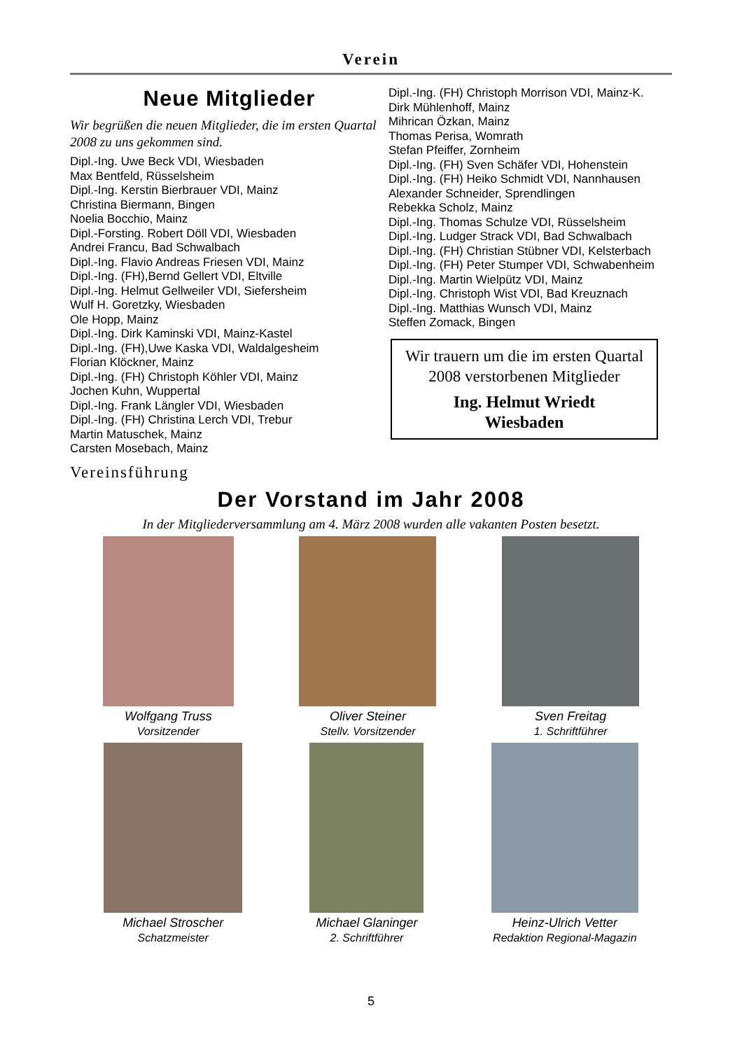Verein
Neue Mitglieder
Wir begrüßen die neuen Mitglieder, die im ersten Quartal 2008 zu uns gekommen sind.
Dipl.-Ing. Uwe Beck VDI, Wiesbaden
Max Bentfeld, Rüsselsheim
Dipl.-Ing. Kerstin Bierbrauer VDI, Mainz
Christina Biermann, Bingen
Noelia Bocchio, Mainz
Dipl.-Forsting. Robert Döll VDI, Wiesbaden
Andrei Francu, Bad Schwalbach
Dipl.-Ing. Flavio Andreas Friesen VDI, Mainz
Dipl.-Ing. (FH),Bernd Gellert VDI, Eltville
Dipl.-Ing. Helmut Gellweiler VDI, Siefersheim
Wulf H. Goretzky, Wiesbaden
Ole Hopp, Mainz
Dipl.-Ing. Dirk Kaminski VDI, Mainz-Kastel
Dipl.-Ing. (FH),Uwe Kaska VDI, Waldalgesheim
Florian Klöckner, Mainz
Dipl.-Ing. (FH) Christoph Köhler VDI, Mainz
Jochen Kuhn, Wuppertal
Dipl.-Ing. Frank Längler VDI, Wiesbaden
Dipl.-Ing. (FH) Christina Lerch VDI, Trebur
Martin Matuschek, Mainz
Carsten Mosebach, Mainz
Dipl.-Ing. (FH) Christoph Morrison VDI, Mainz-K.
Dirk Mühlenhoff, Mainz
Mihrican Özkan, Mainz
Thomas Perisa, Womrath
Stefan Pfeiffer, Zornheim
Dipl.-Ing. (FH) Sven Schäfer VDI, Hohenstein
Dipl.-Ing. (FH) Heiko Schmidt VDI, Nannhausen
Alexander Schneider, Sprendlingen
Rebekka Scholz, Mainz
Dipl.-Ing. Thomas Schulze VDI, Rüsselsheim
Dipl.-Ing. Ludger Strack VDI, Bad Schwalbach
Dipl.-Ing. (FH) Christian Stübner VDI, Kelsterbach
Dipl.-Ing. (FH) Peter Stumper VDI, Schwabenheim
Dipl.-Ing. Martin Wielpütz VDI, Mainz
Dipl.-Ing. Christoph Wist VDI, Bad Kreuznach
Dipl.-Ing. Matthias Wunsch VDI, Mainz
Steffen Zomack, Bingen
Wir trauern um die im ersten Quartal 2008 verstorbenen Mitglieder
Ing. Helmut Wriedt
Wiesbaden
Vereinsführung
Der Vorstand im Jahr 2008
In der Mitgliederversammlung am 4. März 2008 wurden alle vakanten Posten besetzt.
Wolfgang Truss
Vorsitzender
Oliver Steiner
Stellv. Vorsitzender
Sven Freitag
1. Schriftführer
Michael Stroscher
Schatzmeister
Michael Glaninger
2. Schriftführer
Heinz-Ulrich Vetter
Redaktion Regional-Magazin
5